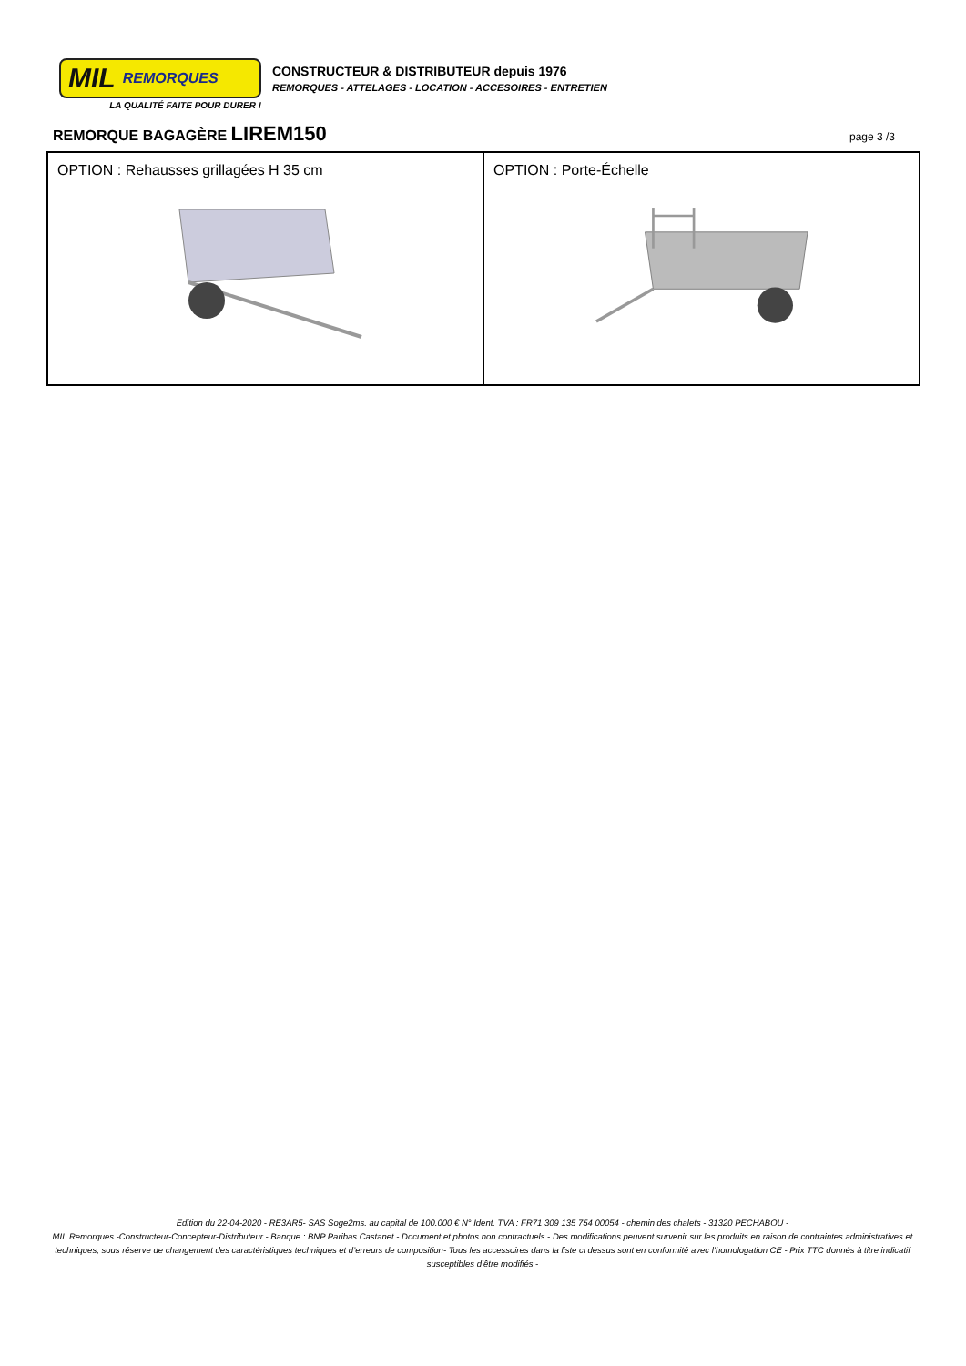MIL REMORQUES
LA QUALITÉ FAITE POUR DURER !
CONSTRUCTEUR & DISTRIBUTEUR depuis 1976
REMORQUES - ATTELAGES - LOCATION - ACCESOIRES - ENTRETIEN
REMORQUE BAGAGÈRE LIREM150
page 3 /3
| OPTION : Rehausses grillagées H 35 cm | OPTION : Porte-Échelle |
Edition du 22-04-2020 - RE3AR5- SAS Soge2ms. au capital de 100.000 € N° Ident. TVA : FR71 309 135 754 00054 - chemin des chalets - 31320 PECHABOU -
MIL Remorques -Constructeur-Concepteur-Distributeur - Banque : BNP Paribas Castanet - Document et photos non contractuels - Des modifications peuvent survenir sur les produits en raison de contraintes administratives et techniques, sous réserve de changement des caractéristiques techniques et d’erreurs de composition- Tous les accessoires dans la liste ci dessus sont en conformité avec l’homologation CE - Prix TTC donnés à titre indicatif susceptibles d’être modifiés -